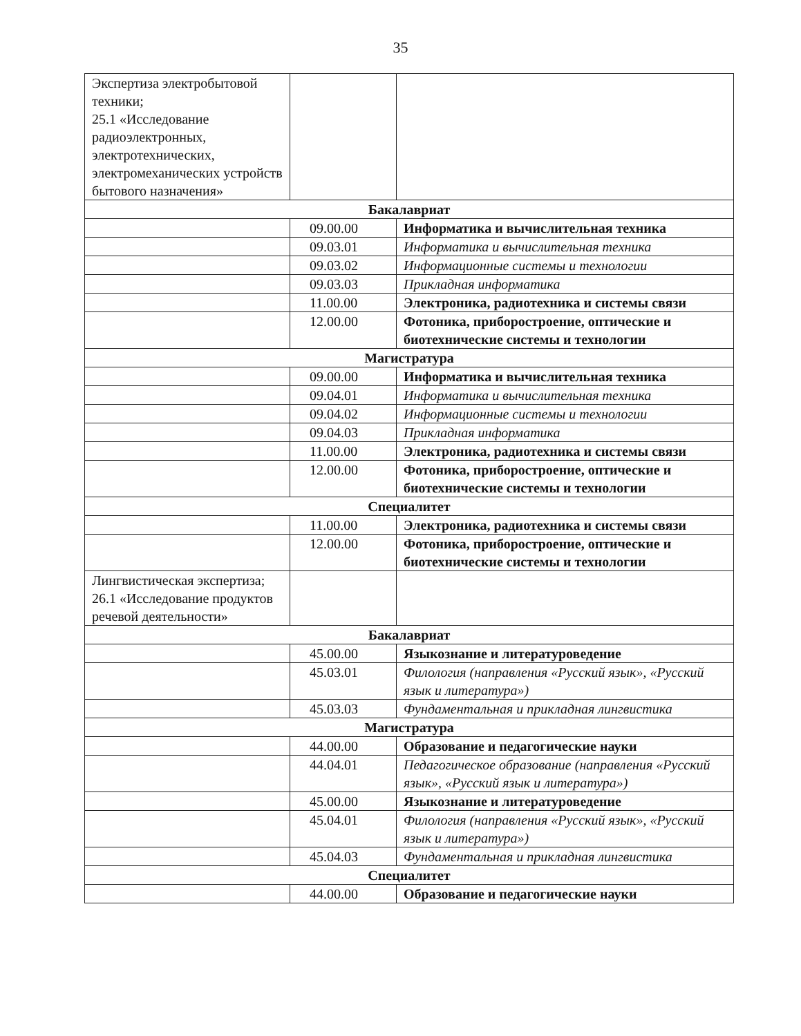35
| Экспертиза электробытовой техники; 25.1 «Исследование радиоэлектронных, электротехнических, электромеханических устройств бытового назначения» | | |
| Бакалавриат | | |
| | 09.00.00 | Информатика и вычислительная техника |
| | 09.03.01 | Информатика и вычислительная техника |
| | 09.03.02 | Информационные системы и технологии |
| | 09.03.03 | Прикладная информатика |
| | 11.00.00 | Электроника, радиотехника и системы связи |
| | 12.00.00 | Фотоника, приборостроение, оптические и биотехнические системы и технологии |
| Магистратура | | |
| | 09.00.00 | Информатика и вычислительная техника |
| | 09.04.01 | Информатика и вычислительная техника |
| | 09.04.02 | Информационные системы и технологии |
| | 09.04.03 | Прикладная информатика |
| | 11.00.00 | Электроника, радиотехника и системы связи |
| | 12.00.00 | Фотоника, приборостроение, оптические и биотехнические системы и технологии |
| Специалитет | | |
| | 11.00.00 | Электроника, радиотехника и системы связи |
| | 12.00.00 | Фотоника, приборостроение, оптические и биотехнические системы и технологии |
| Лингвистическая экспертиза; 26.1 «Исследование продуктов речевой деятельности» | | |
| Бакалавриат | | |
| | 45.00.00 | Языкознание и литературоведение |
| | 45.03.01 | Филология (направления «Русский язык», «Русский язык и литература») |
| | 45.03.03 | Фундаментальная и прикладная лингвистика |
| Магистратура | | |
| | 44.00.00 | Образование и педагогические науки |
| | 44.04.01 | Педагогическое образование (направления «Русский язык», «Русский язык и литература») |
| | 45.00.00 | Языкознание и литературоведение |
| | 45.04.01 | Филология (направления «Русский язык», «Русский язык и литература») |
| | 45.04.03 | Фундаментальная и прикладная лингвистика |
| Специалитет | | |
| | 44.00.00 | Образование и педагогические науки |